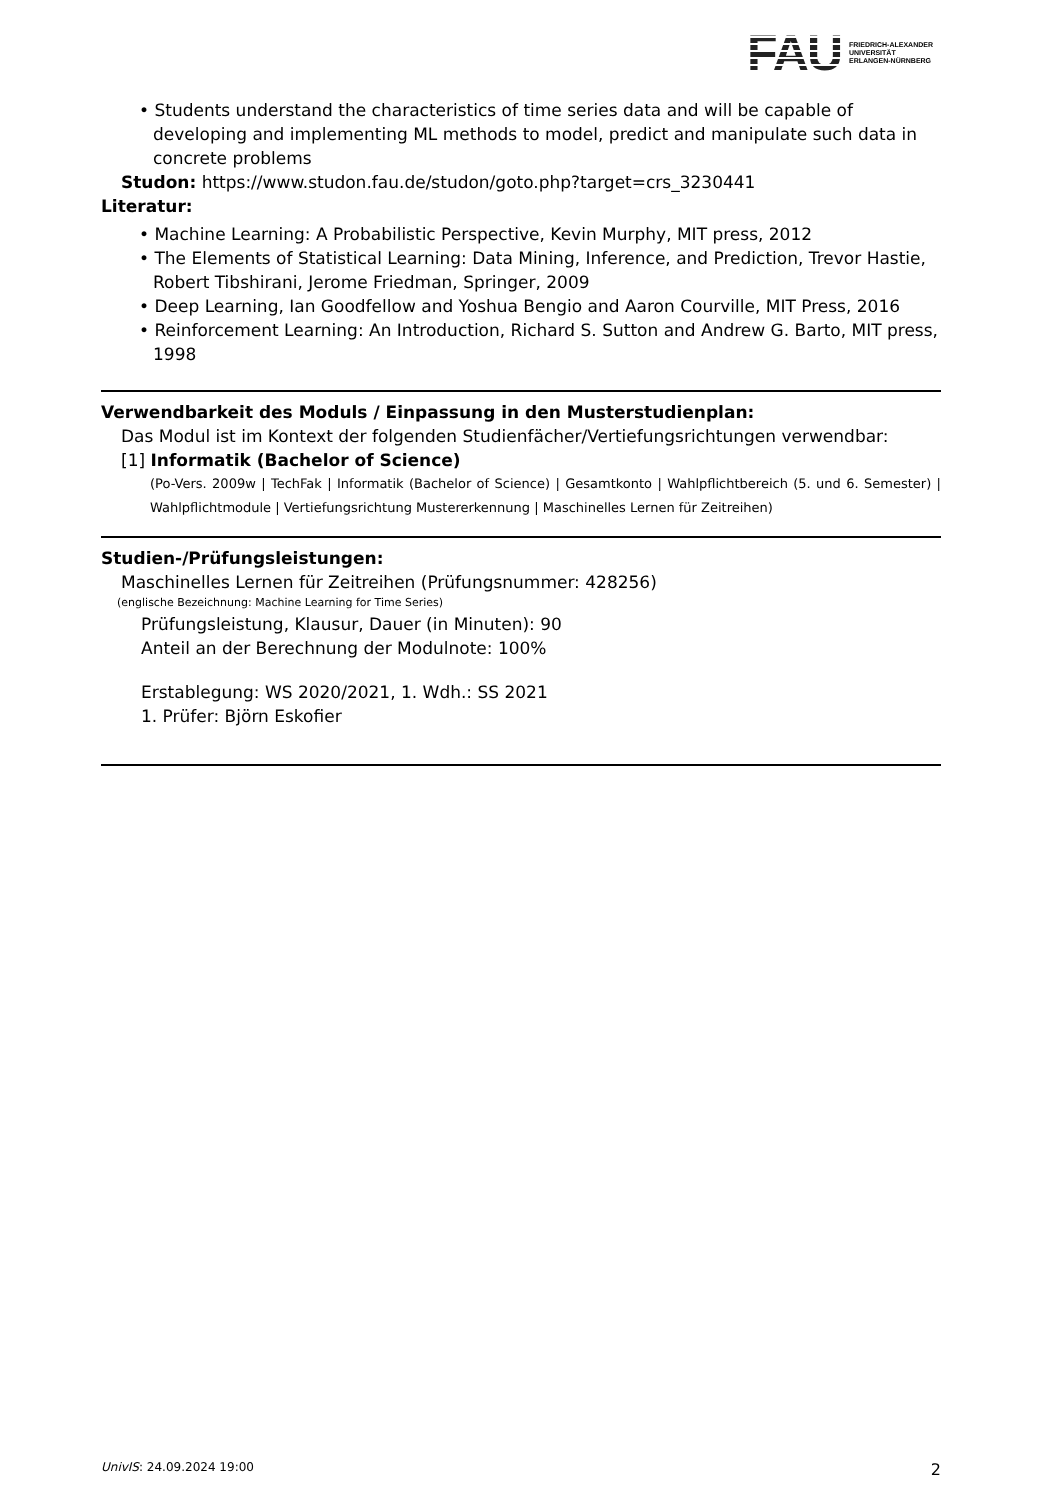FAU FRIEDRICH-ALEXANDER
UNIVERSITÄT
ERLANGEN-NÜRNBERG
• Students understand the characteristics of time series data and will be capable of developing and implementing ML methods to model, predict and manipulate such data in concrete problems
Studon: https://www.studon.fau.de/studon/goto.php?target=crs_3230441
Literatur:
• Machine Learning: A Probabilistic Perspective, Kevin Murphy, MIT press, 2012
• The Elements of Statistical Learning: Data Mining, Inference, and Prediction, Trevor Hastie, Robert Tibshirani, Jerome Friedman, Springer, 2009
• Deep Learning, Ian Goodfellow and Yoshua Bengio and Aaron Courville, MIT Press, 2016
• Reinforcement Learning: An Introduction, Richard S. Sutton and Andrew G. Barto, MIT press, 1998
Verwendbarkeit des Moduls / Einpassung in den Musterstudienplan:
Das Modul ist im Kontext der folgenden Studienfächer/Vertiefungsrichtungen verwendbar:
[1] Informatik (Bachelor of Science)
(Po-Vers. 2009w | TechFak | Informatik (Bachelor of Science) | Gesamtkonto | Wahlpflichtbereich (5. und 6. Semester) | Wahlpflichtmodule | Vertiefungsrichtung Mustererkennung | Maschinelles Lernen für Zeitreihen)
Studien-/Prüfungsleistungen:
Maschinelles Lernen für Zeitreihen (Prüfungsnummer: 428256)
(englische Bezeichnung: Machine Learning for Time Series)
Prüfungsleistung, Klausur, Dauer (in Minuten): 90
Anteil an der Berechnung der Modulnote: 100%
Erstablegung: WS 2020/2021, 1. Wdh.: SS 2021
1. Prüfer: Björn Eskofier
UnivIS: 24.09.2024 19:00 2